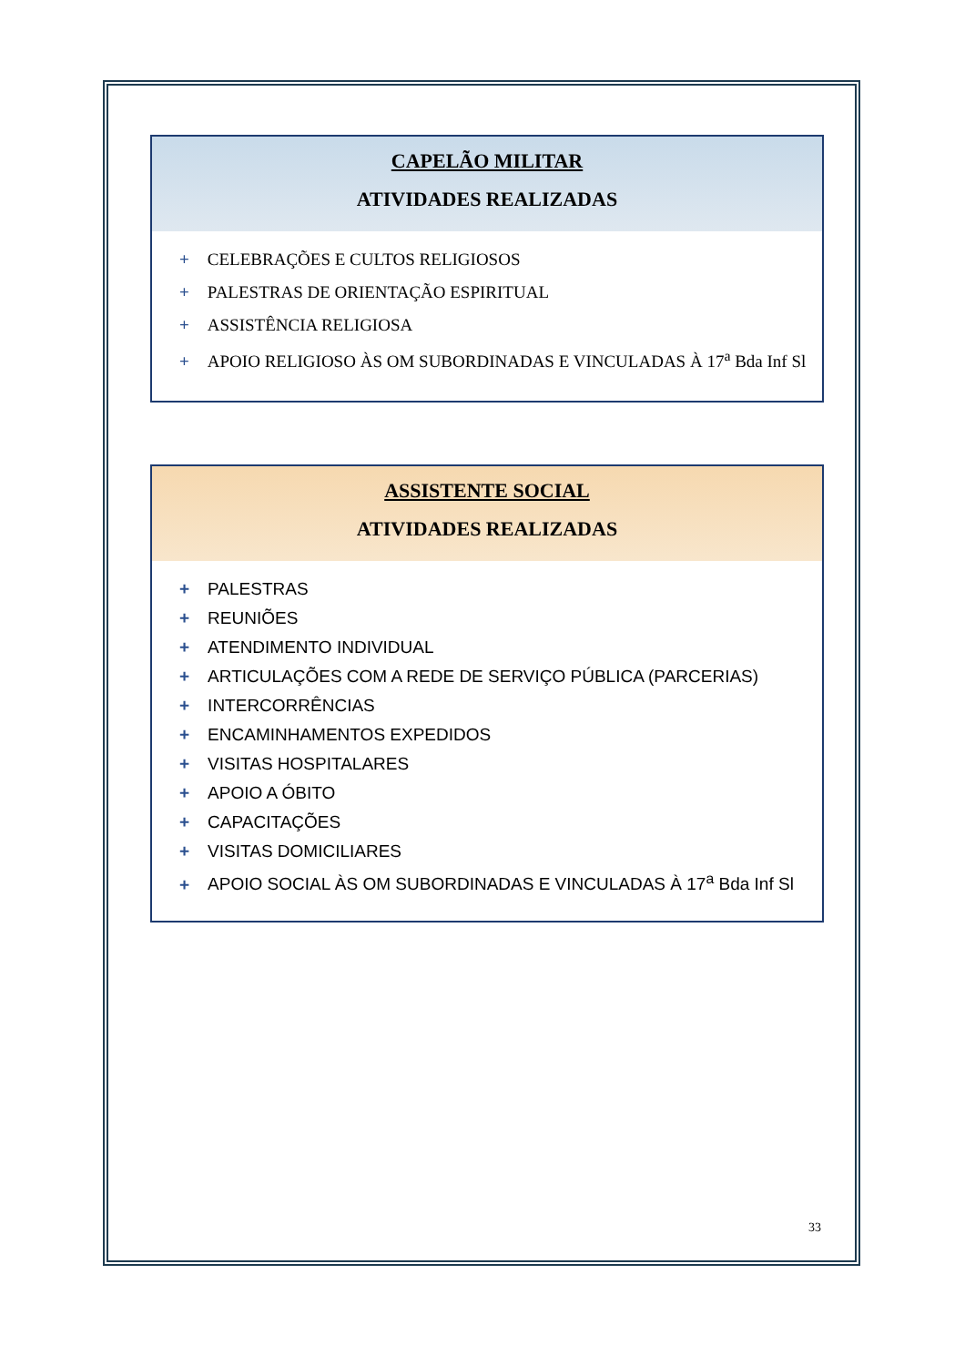CAPELÃO MILITAR
ATIVIDADES REALIZADAS
+ CELEBRAÇÕES E CULTOS RELIGIOSOS
+ PALESTRAS DE ORIENTAÇÃO ESPIRITUAL
+ ASSISTÊNCIA RELIGIOSA
+ APOIO RELIGIOSO ÀS OM SUBORDINADAS E VINCULADAS À 17<sup>a</sup> Bda Inf Sl
ASSISTENTE SOCIAL
ATIVIDADES REALIZADAS
+ PALESTRAS
+ REUNIÕES
+ ATENDIMENTO INDIVIDUAL
+ ARTICULAÇÕES COM A REDE DE SERVIÇO PÚBLICA (PARCERIAS)
+ INTERCORRÊNCIAS
+ ENCAMINHAMENTOS EXPEDIDOS
+ VISITAS HOSPITALARES
+ APOIO A ÓBITO
+ CAPACITAÇÕES
+ VISITAS DOMICILIARES
+ APOIO SOCIAL ÀS OM SUBORDINADAS E VINCULADAS À 17<sup>a</sup> Bda Inf Sl
33